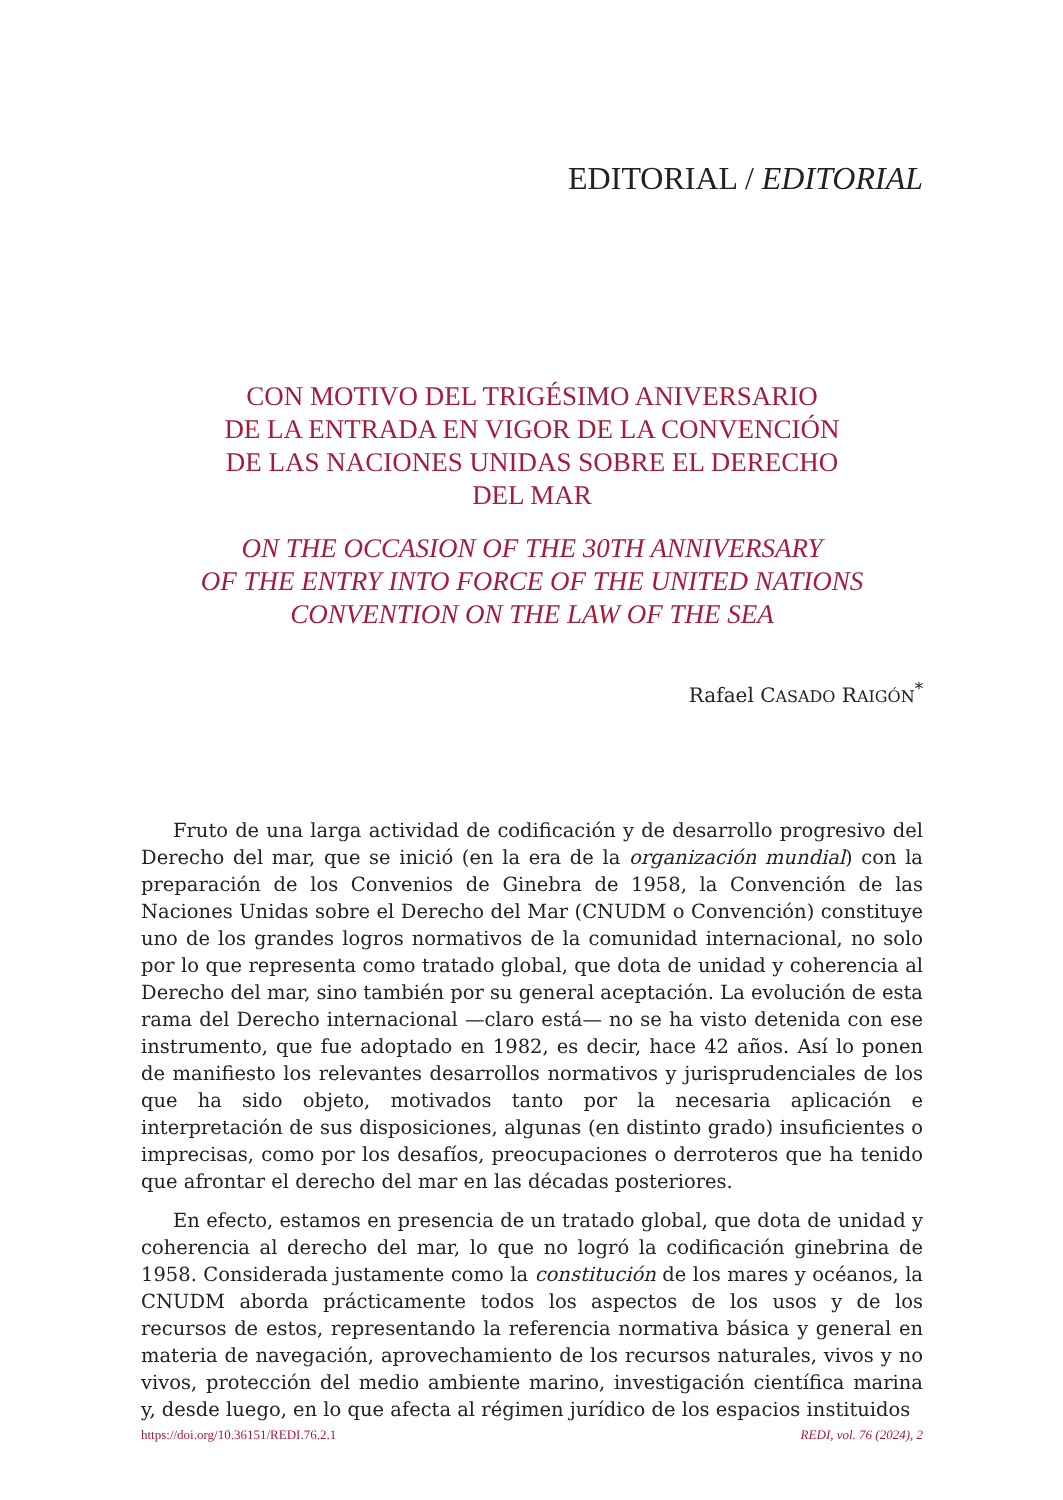EDITORIAL / EDITORIAL
CON MOTIVO DEL TRIGÉSIMO ANIVERSARIO
DE LA ENTRADA EN VIGOR DE LA CONVENCIÓN
DE LAS NACIONES UNIDAS SOBRE EL DERECHO
DEL MAR
ON THE OCCASION OF THE 30TH ANNIVERSARY
OF THE ENTRY INTO FORCE OF THE UNITED NATIONS
CONVENTION ON THE LAW OF THE SEA
Rafael CASADO RAIGÓN<sup>*</sup>
Fruto de una larga actividad de codificación y de desarrollo progresivo del Derecho del mar, que se inició (en la era de la organización mundial) con la preparación de los Convenios de Ginebra de 1958, la Convención de las Naciones Unidas sobre el Derecho del Mar (CNUDM o Convención) constituye uno de los grandes logros normativos de la comunidad internacional, no solo por lo que representa como tratado global, que dota de unidad y coherencia al Derecho del mar, sino también por su general aceptación. La evolución de esta rama del Derecho internacional —claro está— no se ha visto detenida con ese instrumento, que fue adoptado en 1982, es decir, hace 42 años. Así lo ponen de manifiesto los relevantes desarrollos normativos y jurisprudenciales de los que ha sido objeto, motivados tanto por la necesaria aplicación e interpretación de sus disposiciones, algunas (en distinto grado) insuficientes o imprecisas, como por los desafíos, preocupaciones o derroteros que ha tenido que afrontar el derecho del mar en las décadas posteriores.
En efecto, estamos en presencia de un tratado global, que dota de unidad y coherencia al derecho del mar, lo que no logró la codificación ginebrina de 1958. Considerada justamente como la constitución de los mares y océanos, la CNUDM aborda prácticamente todos los aspectos de los usos y de los recursos de estos, representando la referencia normativa básica y general en materia de navegación, aprovechamiento de los recursos naturales, vivos y no vivos, protección del medio ambiente marino, investigación científica marina y, desde luego, en lo que afecta al régimen jurídico de los espacios instituidos
https://doi.org/10.36151/REDI.76.2.1 REDI, vol. 76 (2024), 2